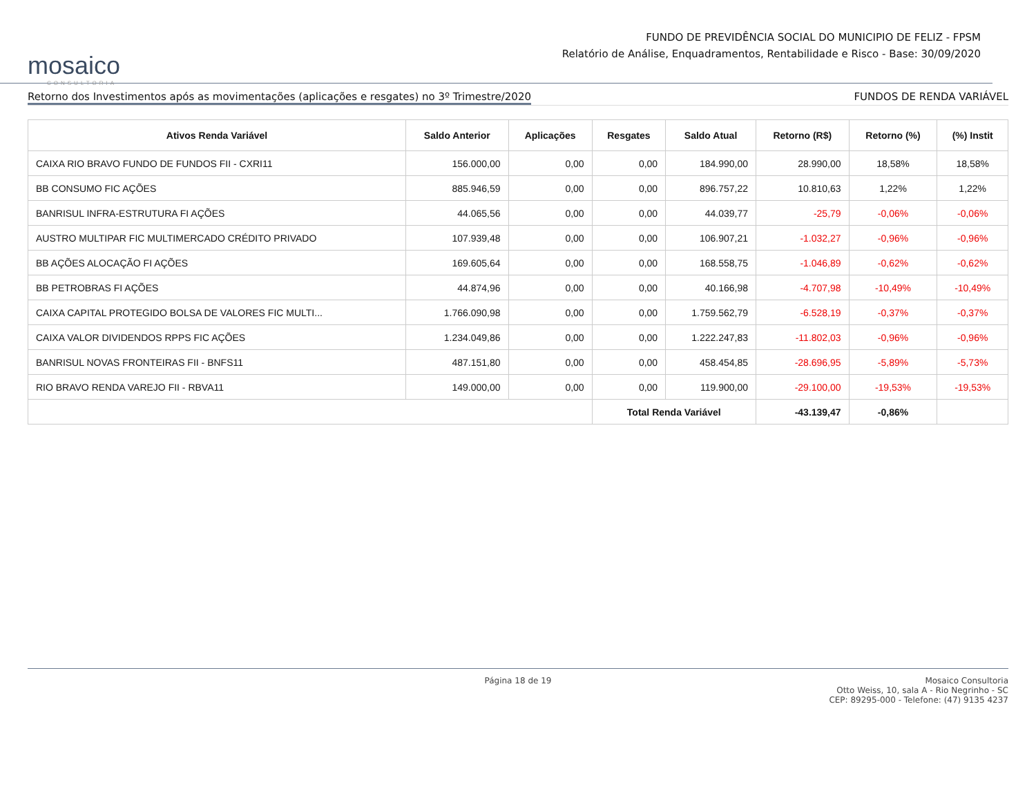mosaico
CONSULTORIA
FUNDO DE PREVIDÊNCIA SOCIAL DO MUNICIPIO DE FELIZ - FPSM
Relatório de Análise, Enquadramentos, Rentabilidade e Risco - Base: 30/09/2020
Retorno dos Investimentos após as movimentações (aplicações e resgates) no 3º Trimestre/2020 FUNDOS DE RENDA VARIÁVEL
| Ativos Renda Variável | Saldo Anterior | Aplicações | Resgates | Saldo Atual | Retorno (R$) | Retorno (%) | (%) Instit |
| --- | --- | --- | --- | --- | --- | --- | --- |
| CAIXA RIO BRAVO FUNDO DE FUNDOS FII - CXRI11 | 156.000,00 | 0,00 | 0,00 | 184.990,00 | 28.990,00 | 18,58% | 18,58% |
| BB CONSUMO FIC AÇÕES | 885.946,59 | 0,00 | 0,00 | 896.757,22 | 10.810,63 | 1,22% | 1,22% |
| BANRISUL INFRA-ESTRUTURA FI AÇÕES | 44.065,56 | 0,00 | 0,00 | 44.039,77 | -25,79 | -0,06% | -0,06% |
| AUSTRO MULTIPAR FIC MULTIMERCADO CRÉDITO PRIVADO | 107.939,48 | 0,00 | 0,00 | 106.907,21 | -1.032,27 | -0,96% | -0,96% |
| BB AÇÕES ALOCAÇÃO FI AÇÕES | 169.605,64 | 0,00 | 0,00 | 168.558,75 | -1.046,89 | -0,62% | -0,62% |
| BB PETROBRAS FI AÇÕES | 44.874,96 | 0,00 | 0,00 | 40.166,98 | -4.707,98 | -10,49% | -10,49% |
| CAIXA CAPITAL PROTEGIDO BOLSA DE VALORES FIC MULTI... | 1.766.090,98 | 0,00 | 0,00 | 1.759.562,79 | -6.528,19 | -0,37% | -0,37% |
| CAIXA VALOR DIVIDENDOS RPPS FIC AÇÕES | 1.234.049,86 | 0,00 | 0,00 | 1.222.247,83 | -11.802,03 | -0,96% | -0,96% |
| BANRISUL NOVAS FRONTEIRAS FII - BNFS11 | 487.151,80 | 0,00 | 0,00 | 458.454,85 | -28.696,95 | -5,89% | -5,73% |
| RIO BRAVO RENDA VAREJO FII - RBVA11 | 149.000,00 | 0,00 | 0,00 | 119.900,00 | -29.100,00 | -19,53% | -19,53% |
| | | | Total Renda Variável | | -43.139,47 | -0,86% | |
Página 18 de 19 Mosaico Consultoria
Otto Weiss, 10, sala A - Rio Negrinho - SC
CEP: 89295-000 - Telefone: (47) 9135 4237